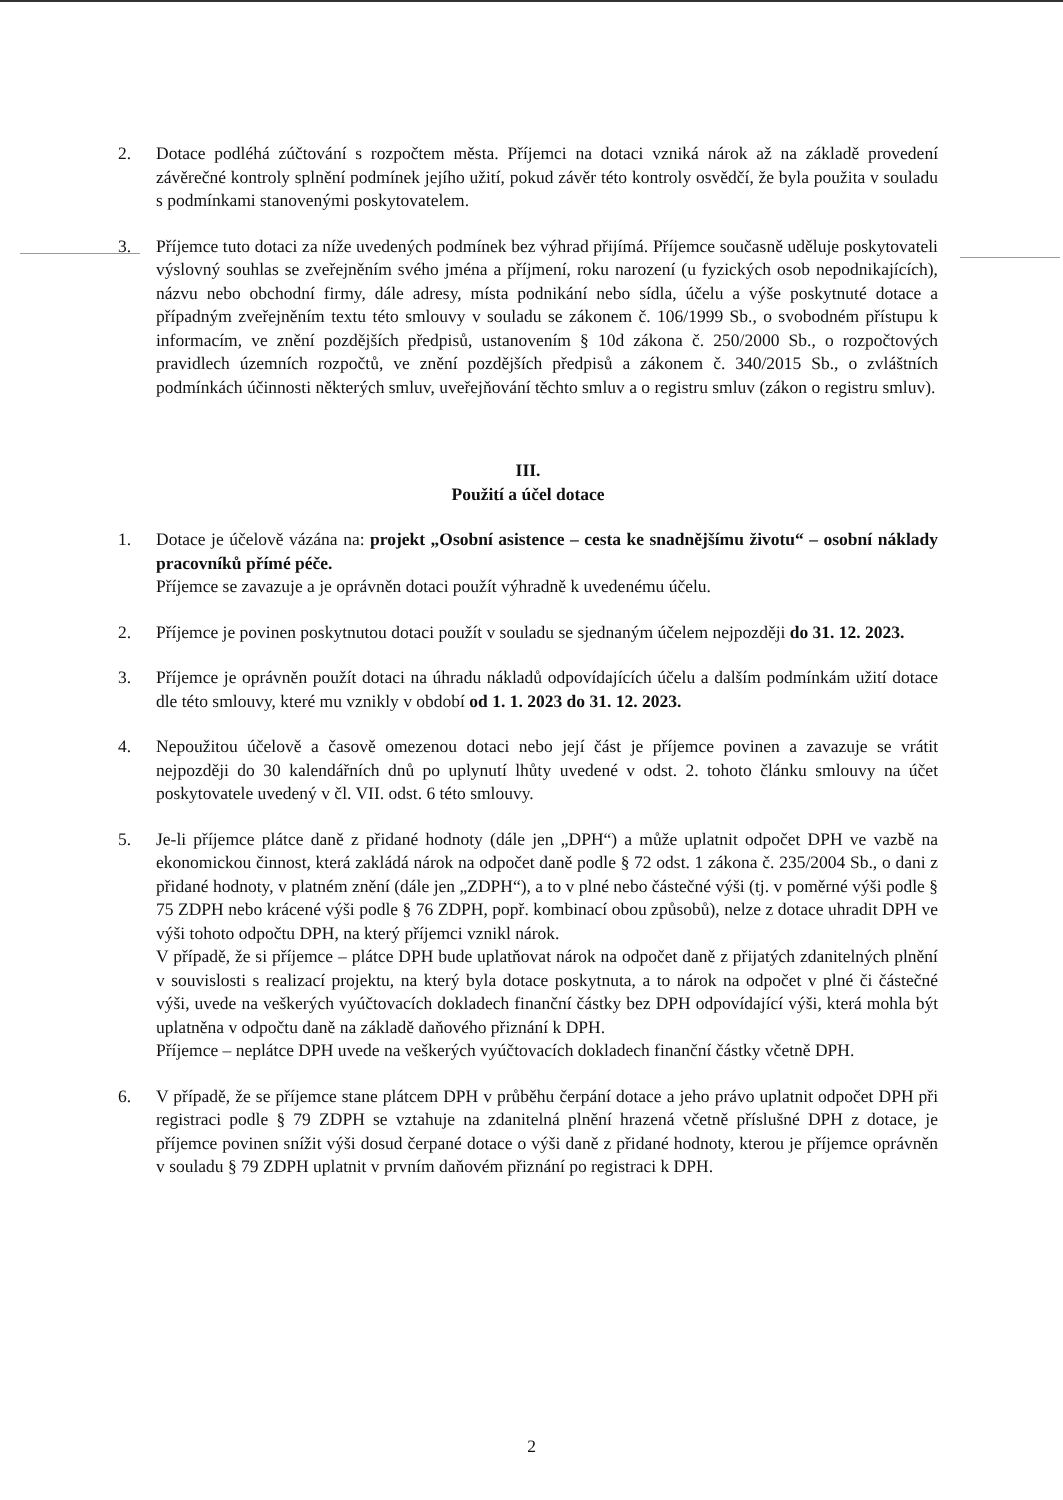2. Dotace podléhá zúčtování s rozpočtem města. Příjemci na dotaci vzniká nárok až na základě provedení závěrečné kontroly splnění podmínek jejího užití, pokud závěr této kontroly osvědčí, že byla použita v souladu s podmínkami stanovenými poskytovatelem.
3. Příjemce tuto dotaci za níže uvedených podmínek bez výhrad přijímá. Příjemce současně uděluje poskytovateli výslovný souhlas se zveřejněním svého jména a příjmení, roku narození (u fyzických osob nepodnikajících), názvu nebo obchodní firmy, dále adresy, místa podnikání nebo sídla, účelu a výše poskytnuté dotace a případným zveřejněním textu této smlouvy v souladu se zákonem č. 106/1999 Sb., o svobodném přístupu k informacím, ve znění pozdějších předpisů, ustanovením § 10d zákona č. 250/2000 Sb., o rozpočtových pravidlech územních rozpočtů, ve znění pozdějších předpisů a zákonem č. 340/2015 Sb., o zvláštních podmínkách účinnosti některých smluv, uveřejňování těchto smluv a o registru smluv (zákon o registru smluv).
III.
Použití a účel dotace
1. Dotace je účelově vázána na: projekt „Osobní asistence – cesta ke snadnějšímu životu“ – osobní náklady pracovníků přímé péče.
Příjemce se zavazuje a je oprávněn dotaci použít výhradně k uvedenému účelu.
2. Příjemce je povinen poskytnutou dotaci použít v souladu se sjednaným účelem nejpozději do 31. 12. 2023.
3. Příjemce je oprávněn použít dotaci na úhradu nákladů odpovídajících účelu a dalším podmínkám užití dotace dle této smlouvy, které mu vznikly v období od 1. 1. 2023 do 31. 12. 2023.
4. Nepoužitou účelově a časově omezenou dotaci nebo její část je příjemce povinen a zavazuje se vrátit nejpozději do 30 kalendářních dnů po uplynutí lhůty uvedené v odst. 2. tohoto článku smlouvy na účet poskytovatele uvedený v čl. VII. odst. 6 této smlouvy.
5. Je-li příjemce plátce daně z přidané hodnoty (dále jen „DPH“) a může uplatnit odpočet DPH ve vazbě na ekonomickou činnost, která zakládá nárok na odpočet daně podle § 72 odst. 1 zákona č. 235/2004 Sb., o dani z přidané hodnoty, v platném znění (dále jen „ZDPH“), a to v plné nebo částečné výši (tj. v poměrné výši podle § 75 ZDPH nebo krácené výši podle § 76 ZDPH, popř. kombinací obou způsobů), nelze z dotace uhradit DPH ve výši tohoto odpočtu DPH, na který příjemci vznikl nárok.
V případě, že si příjemce – plátce DPH bude uplatňovat nárok na odpočet daně z přijatých zdanitelných plnění v souvislosti s realizací projektu, na který byla dotace poskytnuta, a to nárok na odpočet v plné či částečné výši, uvede na veškerých vyúčtovacích dokladech finanční částky bez DPH odpovídající výši, která mohla být uplatněna v odpočtu daně na základě daňového přiznání k DPH.
Příjemce – neplátce DPH uvede na veškerých vyúčtovacích dokladech finanční částky včetně DPH.
6. V případě, že se příjemce stane plátcem DPH v průběhu čerpání dotace a jeho právo uplatnit odpočet DPH při registraci podle § 79 ZDPH se vztahuje na zdanitelná plnění hrazená včetně příslušné DPH z dotace, je příjemce povinen snížit výši dosud čerpané dotace o výši daně z přidané hodnoty, kterou je příjemce oprávněn v souladu § 79 ZDPH uplatnit v prvním daňovém přiznání po registraci k DPH.
2